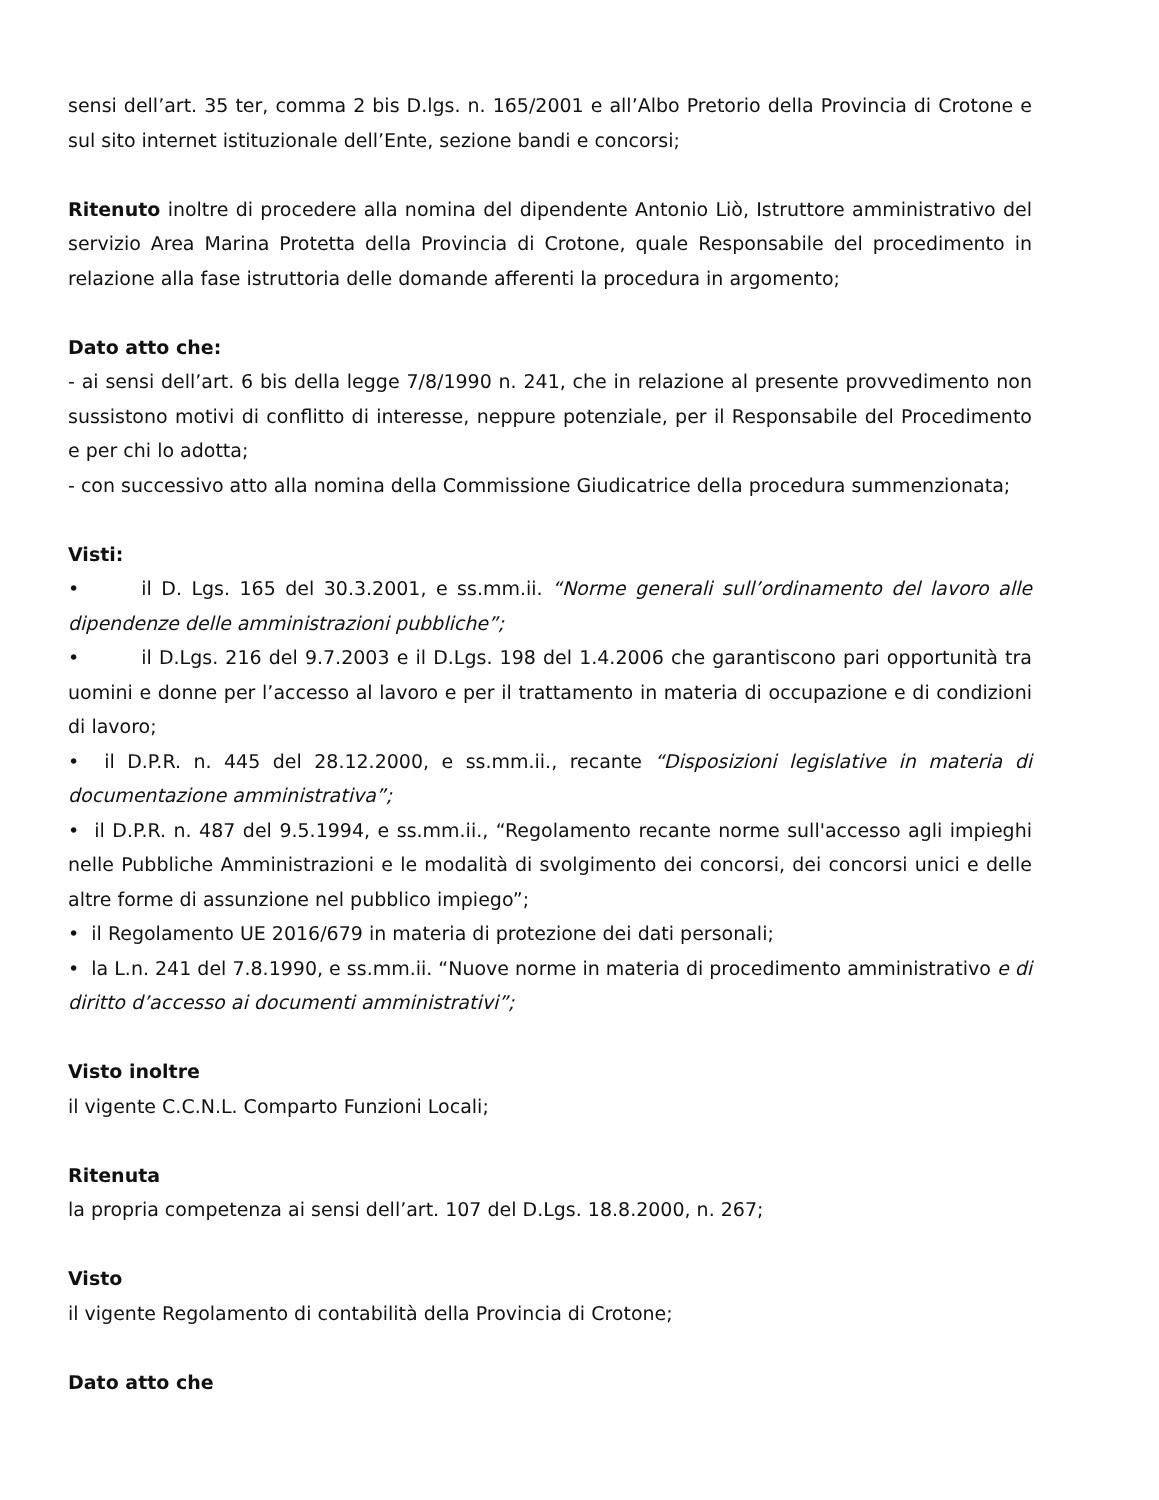sensi dell’art. 35 ter, comma 2 bis D.lgs. n. 165/2001 e all’Albo Pretorio della Provincia di Crotone e sul sito internet istituzionale dell’Ente, sezione bandi e concorsi;
Ritenuto inoltre di procedere alla nomina del dipendente Antonio Liò, Istruttore amministrativo del servizio Area Marina Protetta della Provincia di Crotone, quale Responsabile del procedimento in relazione alla fase istruttoria delle domande afferenti la procedura in argomento;
Dato atto che:
- ai sensi dell’art. 6 bis della legge 7/8/1990 n. 241, che in relazione al presente provvedimento non sussistono motivi di conflitto di interesse, neppure potenziale, per il Responsabile del Procedimento e per chi lo adotta;
- con successivo atto alla nomina della Commissione Giudicatrice della procedura summenzionata;
Visti:
• il D. Lgs. 165 del 30.3.2001, e ss.mm.ii. “Norme generali sull’ordinamento del lavoro alle dipendenze delle amministrazioni pubbliche”;
• il D.Lgs. 216 del 9.7.2003 e il D.Lgs. 198 del 1.4.2006 che garantiscono pari opportunità tra uomini e donne per l’accesso al lavoro e per il trattamento in materia di occupazione e di condizioni di lavoro;
• il D.P.R. n. 445 del 28.12.2000, e ss.mm.ii., recante “Disposizioni legislative in materia di documentazione amministrativa”;
• il D.P.R. n. 487 del 9.5.1994, e ss.mm.ii., “Regolamento recante norme sull'accesso agli impieghi nelle Pubbliche Amministrazioni e le modalità di svolgimento dei concorsi, dei concorsi unici e delle altre forme di assunzione nel pubblico impiego”;
• il Regolamento UE 2016/679 in materia di protezione dei dati personali;
• la L.n. 241 del 7.8.1990, e ss.mm.ii. “Nuove norme in materia di procedimento amministrativo e di diritto d’accesso ai documenti amministrativi”;
Visto inoltre
il vigente C.C.N.L. Comparto Funzioni Locali;
Ritenuta
la propria competenza ai sensi dell’art. 107 del D.Lgs. 18.8.2000, n. 267;
Visto
il vigente Regolamento di contabilità della Provincia di Crotone;
Dato atto che